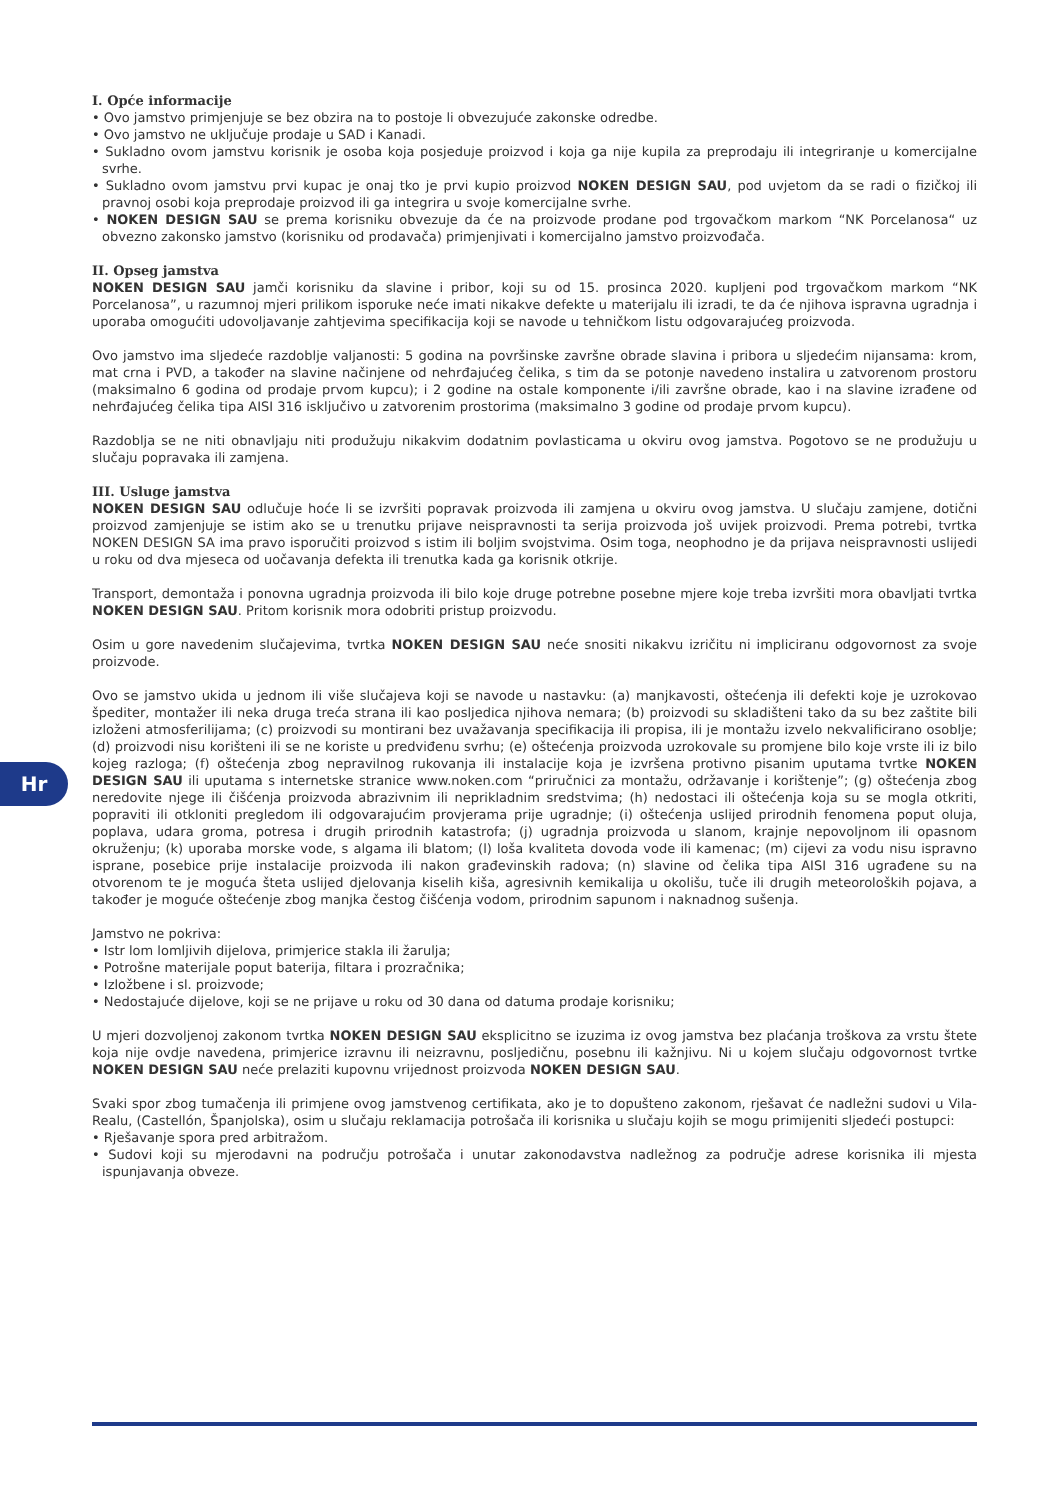I. Opće informacije
• Ovo jamstvo primjenjuje se bez obzira na to postoje li obvezujuće zakonske odredbe.
• Ovo jamstvo ne uključuje prodaje u SAD i Kanadi.
• Sukladno ovom jamstvu korisnik je osoba koja posjeduje proizvod i koja ga nije kupila za preprodaju ili integriranje u komercijalne svrhe.
• Sukladno ovom jamstvu prvi kupac je onaj tko je prvi kupio proizvod NOKEN DESIGN SAU, pod uvjetom da se radi o fizičkoj ili pravnoj osobi koja preprodaje proizvod ili ga integrira u svoje komercijalne svrhe.
• NOKEN DESIGN SAU se prema korisniku obvezuje da će na proizvode prodane pod trgovačkom markom “NK Porcelanosa“ uz obvezno zakonsko jamstvo (korisniku od prodavača) primjenjivati i komercijalno jamstvo proizvođača.
II. Opseg jamstva
NOKEN DESIGN SAU jamči korisniku da slavine i pribor, koji su od 15. prosinca 2020. kupljeni pod trgovačkom markom “NK Porcelanosa”, u razumnoj mjeri prilikom isporuke neće imati nikakve defekte u materijalu ili izradi, te da će njihova ispravna ugradnja i uporaba omogućiti udovoljavanje zahtjevima specifikacija koji se navode u tehničkom listu odgovarajućeg proizvoda.
Ovo jamstvo ima sljedeće razdoblje valjanosti: 5 godina na površinske završne obrade slavina i pribora u sljedećim nijansama: krom, mat crna i PVD, a također na slavine načinjene od nehrđajućeg čelika, s tim da se potonje navedeno instalira u zatvorenom prostoru (maksimalno 6 godina od prodaje prvom kupcu); i 2 godine na ostale komponente i/ili završne obrade, kao i na slavine izrađene od nehrđajućeg čelika tipa AISI 316 isključivo u zatvorenim prostorima (maksimalno 3 godine od prodaje prvom kupcu).
Razdoblja se ne niti obnavljaju niti produžuju nikakvim dodatnim povlasticama u okviru ovog jamstva. Pogotovo se ne produžuju u slučaju popravaka ili zamjena.
III. Usluge jamstva
NOKEN DESIGN SAU odlučuje hoće li se izvršiti popravak proizvoda ili zamjena u okviru ovog jamstva. U slučaju zamjene, dotični proizvod zamjenjuje se istim ako se u trenutku prijave neispravnosti ta serija proizvoda još uvijek proizvodi. Prema potrebi, tvrtka NOKEN DESIGN SA ima pravo isporučiti proizvod s istim ili boljim svojstvima. Osim toga, neophodno je da prijava neispravnosti uslijedi u roku od dva mjeseca od uočavanja defekta ili trenutka kada ga korisnik otkrije.
Transport, demontaža i ponovna ugradnja proizvoda ili bilo koje druge potrebne posebne mjere koje treba izvršiti mora obavljati tvrtka NOKEN DESIGN SAU. Pritom korisnik mora odobriti pristup proizvodu.
Osim u gore navedenim slučajevima, tvrtka NOKEN DESIGN SAU neće snositi nikakvu izričitu ni impliciranu odgovornost za svoje proizvode.
Ovo se jamstvo ukida u jednom ili više slučajeva koji se navode u nastavku: (a) manjkavosti, oštećenja ili defekti koje je uzrokovao špediter, montažer ili neka druga treća strana ili kao posljedica njihova nemara; (b) proizvodi su skladišteni tako da su bez zaštite bili izloženi atmosferilijama; (c) proizvodi su montirani bez uvažavanja specifikacija ili propisa, ili je montažu izvelo nekvalificirano osoblje; (d) proizvodi nisu korišteni ili se ne koriste u predviđenu svrhu; (e) oštećenja proizvoda uzrokovale su promjene bilo koje vrste ili iz bilo kojeg razloga; (f) oštećenja zbog nepravilnog rukovanja ili instalacije koja je izvršena protivno pisanim uputama tvrtke NOKEN DESIGN SAU ili uputama s internetske stranice www.noken.com “priručnici za montažu, održavanje i korištenje”; (g) oštećenja zbog neredovite njege ili čišćenja proizvoda abrazivnim ili neprikladnim sredstvima; (h) nedostaci ili oštećenja koja su se mogla otkriti, popraviti ili otkloniti pregledom ili odgovarajućim provjerama prije ugradnje; (i) oštećenja uslijed prirodnih fenomena poput oluja, poplava, udara groma, potresa i drugih prirodnih katastrofa; (j) ugradnja proizvoda u slanom, krajnje nepovoljnom ili opasnom okruženju; (k) uporaba morske vode, s algama ili blatom; (l) loša kvaliteta dovoda vode ili kamenac; (m) cijevi za vodu nisu ispravno isprane, posebice prije instalacije proizvoda ili nakon građevinskih radova; (n) slavine od čelika tipa AISI 316 ugrađene su na otvorenom te je moguća šteta uslijed djelovanja kiselih kiša, agresivnih kemikalija u okolišu, tuče ili drugih meteoroloških pojava, a također je moguće oštećenje zbog manjka čestog čišćenja vodom, prirodnim sapunom i naknadnog sušenja.
Jamstvo ne pokriva:
• Istr lom lomljivih dijelova, primjerice stakla ili žarulja;
• Potrošne materijale poput baterija, filtara i prozračnika;
• Izložbene i sl. proizvode;
• Nedostajuće dijelove, koji se ne prijave u roku od 30 dana od datuma prodaje korisniku;
U mjeri dozvoljenoj zakonom tvrtka NOKEN DESIGN SAU eksplicitno se izuzima iz ovog jamstva bez plaćanja troškova za vrstu štete koja nije ovdje navedena, primjerice izravnu ili neizravnu, posljedičnu, posebnu ili kažnjivu. Ni u kojem slučaju odgovornost tvrtke NOKEN DESIGN SAU neće prelaziti kupovnu vrijednost proizvoda NOKEN DESIGN SAU.
Svaki spor zbog tumačenja ili primjene ovog jamstvenog certifikata, ako je to dopušteno zakonom, rješavat će nadležni sudovi u Vila-Realu, (Castellón, Španjolska), osim u slučaju reklamacija potrošača ili korisnika u slučaju kojih se mogu primijeniti sljedeći postupci:
• Rješavanje spora pred arbitražom.
• Sudovi koji su mjerodavni na području potrošača i unutar zakonodavstva nadležnog za područje adrese korisnika ili mjesta ispunjavanja obveze.
Hr